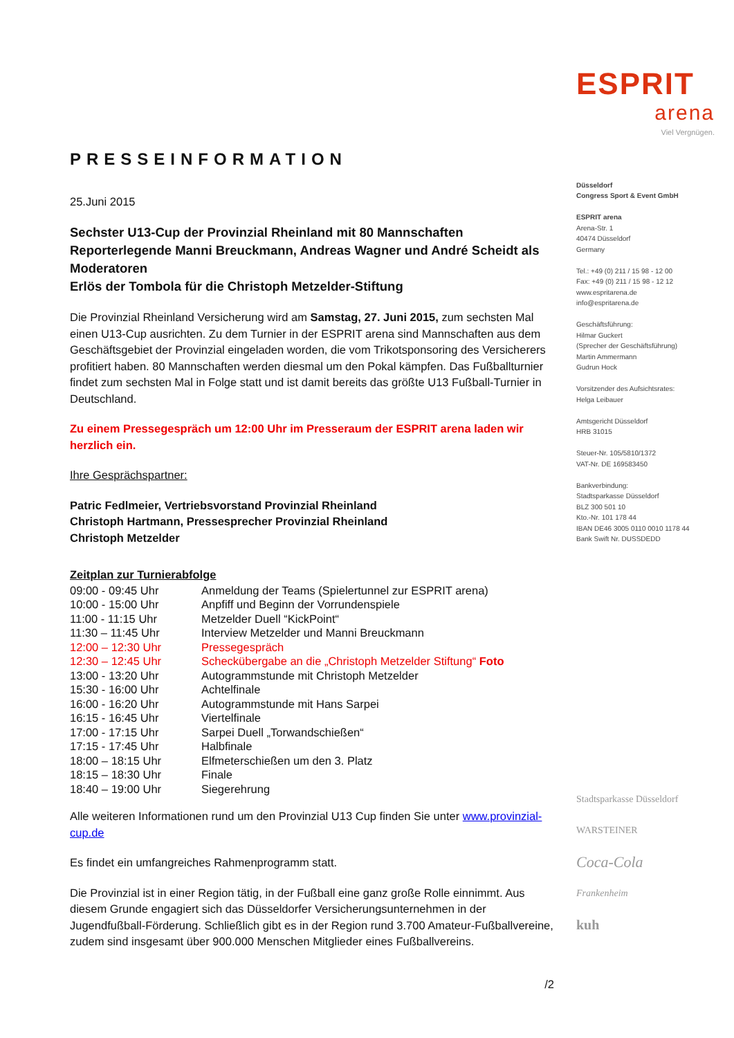PRESSEINFORMATION
25.Juni 2015
Sechster U13-Cup der Provinzial Rheinland mit 80 Mannschaften
Reporterlegende Manni Breuckmann, Andreas Wagner und André Scheidt als Moderatoren
Erlös der Tombola für die Christoph Metzelder-Stiftung
Die Provinzial Rheinland Versicherung wird am Samstag, 27. Juni 2015, zum sechsten Mal einen U13-Cup ausrichten. Zu dem Turnier in der ESPRIT arena sind Mannschaften aus dem Geschäftsgebiet der Provinzial eingeladen worden, die vom Trikotsponsoring des Versicherers profitiert haben. 80 Mannschaften werden diesmal um den Pokal kämpfen. Das Fußballturnier findet zum sechsten Mal in Folge statt und ist damit bereits das größte U13 Fußball-Turnier in Deutschland.
Zu einem Pressegespräch um 12:00 Uhr im Presseraum der ESPRIT arena laden wir herzlich ein.
Ihre Gesprächspartner:
Patric Fedlmeier, Vertriebsvorstand Provinzial Rheinland
Christoph Hartmann, Pressesprecher Provinzial Rheinland
Christoph Metzelder
Zeitplan zur Turnierabfolge
| 09:00 - 09:45 Uhr | Anmeldung der Teams (Spielertunnel zur ESPRIT arena) |
| 10:00 - 15:00 Uhr | Anpfiff und Beginn der Vorrundenspiele |
| 11:00 - 11:15 Uhr | Metzelder Duell “KickPoint“ |
| 11:30 – 11:45 Uhr | Interview Metzelder und Manni Breuckmann |
| 12:00 – 12:30 Uhr | Pressegespräch |
| 12:30 – 12:45 Uhr | Scheckübergabe an die „Christoph Metzelder Stiftung“ Foto |
| 13:00 - 13:20 Uhr | Autogrammstunde mit Christoph Metzelder |
| 15:30 - 16:00 Uhr | Achtelfinale |
| 16:00 - 16:20 Uhr | Autogrammstunde mit Hans Sarpei |
| 16:15 - 16:45 Uhr | Viertelfinale |
| 17:00 - 17:15 Uhr | Sarpei Duell „Torwandschießen“ |
| 17:15 - 17:45 Uhr | Halbfinale |
| 18:00 – 18:15 Uhr | Elfmeterschießen um den 3. Platz |
| 18:15 – 18:30 Uhr | Finale |
| 18:40 – 19:00 Uhr | Siegerehrung |
Alle weiteren Informationen rund um den Provinzial U13 Cup finden Sie unter www.provinzial-cup.de
Es findet ein umfangreiches Rahmenprogramm statt.
Die Provinzial ist in einer Region tätig, in der Fußball eine ganz große Rolle einnimmt. Aus diesem Grunde engagiert sich das Düsseldorfer Versicherungsunternehmen in der Jugendfußball-Förderung. Schließlich gibt es in der Region rund 3.700 Amateur-Fußballvereine, zudem sind insgesamt über 900.000 Menschen Mitglieder eines Fußballvereins.
/2
ESPRIT
arena
Viel Vergnügen.
Düsseldorf
Congress Sport & Event GmbH
ESPRIT arena
Arena-Str. 1
40474 Düsseldorf
Germany
Tel.: +49 (0) 211 / 15 98 - 12 00
Fax: +49 (0) 211 / 15 98 - 12 12
www.espritarena.de
info@espritarena.de
Geschäftsführung:
Hilmar Guckert
(Sprecher der Geschäftsführung)
Martin Ammermann
Gudrun Hock
Vorsitzender des Aufsichtsrates:
Helga Leibauer
Amtsgericht Düsseldorf
HRB 31015
Steuer-Nr. 105/5810/1372
VAT-Nr. DE 169583450
Bankverbindung:
Stadtsparkasse Düsseldorf
BLZ 300 501 10
Kto.-Nr. 101 178 44
IBAN DE46 3005 0110 0010 1178 44
Bank Swift Nr. DUSSDEDD
Stadtsparkasse Düsseldorf
WARSTEINER
Coca-Cola
Frankenheim
kuh